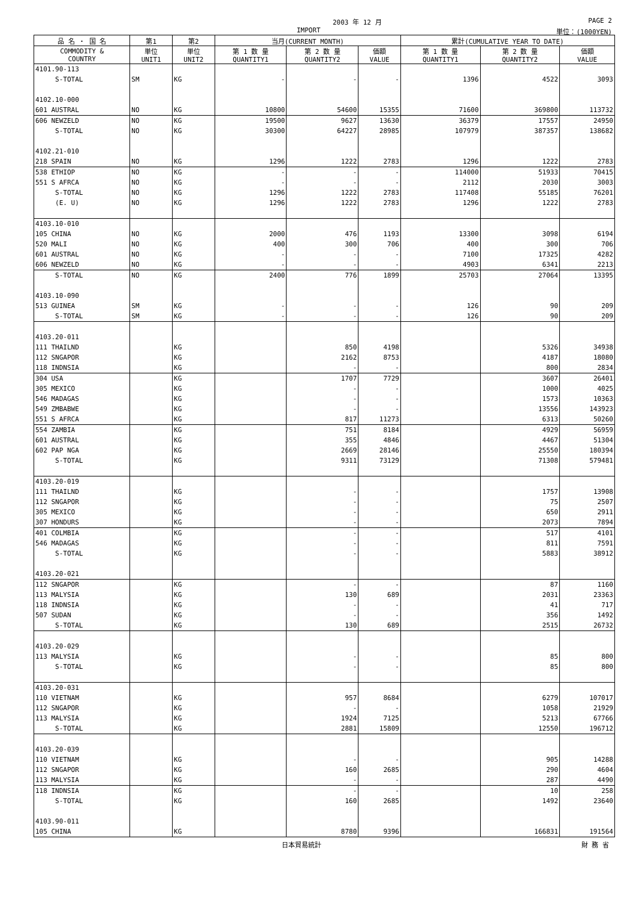2003 年 12 月 PAGE 2
IMPORT 単位：(1000YEN)
| 品 名 ・ 国 名 | 第1 | 第2 | 当月(CURRENT MONTH) | | | 累計(CUMULATIVE YEAR TO DATE) | | |
| --- | --- | --- | --- | --- | --- | --- | --- | --- |
| COMMODITY & COUNTRY | 単位 UNIT1 | 単位 UNIT2 | 第 1 数 量 QUANTITY1 | 第 2 数 量 QUANTITY2 | 価額 VALUE | 第 1 数 量 QUANTITY1 | 第 2 数 量 QUANTITY2 | 価額 VALUE |
| 4101.90-113 | | | | | | | | |
| S-TOTAL | SM | KG | - | - | - | 1396 | 4522 | 3093 |
| 4102.10-000 | | | | | | | | |
| 601 AUSTRAL | NO | KG | 10800 | 54600 | 15355 | 71600 | 369800 | 113732 |
| 606 NEWZELD | NO | KG | 19500 | 9627 | 13630 | 36379 | 17557 | 24950 |
| S-TOTAL | NO | KG | 30300 | 64227 | 28985 | 107979 | 387357 | 138682 |
| 4102.21-010 | | | | | | | | |
| 218 SPAIN | NO | KG | 1296 | 1222 | 2783 | 1296 | 1222 | 2783 |
| 538 ETHIOP | NO | KG | - | - | - | 114000 | 51933 | 70415 |
| 551 S AFRCA | NO | KG | - | - | - | 2112 | 2030 | 3003 |
| S-TOTAL | NO | KG | 1296 | 1222 | 2783 | 117408 | 55185 | 76201 |
| (E. U) | NO | KG | 1296 | 1222 | 2783 | 1296 | 1222 | 2783 |
| 4103.10-010 | | | | | | | | |
| 105 CHINA | NO | KG | 2000 | 476 | 1193 | 13300 | 3098 | 6194 |
| 520 MALI | NO | KG | 400 | 300 | 706 | 400 | 300 | 706 |
| 601 AUSTRAL | NO | KG | - | - | - | 7100 | 17325 | 4282 |
| 606 NEWZELD | NO | KG | - | - | - | 4903 | 6341 | 2213 |
| S-TOTAL | NO | KG | 2400 | 776 | 1899 | 25703 | 27064 | 13395 |
| 4103.10-090 | | | | | | | | |
| 513 GUINEA | SM | KG | - | - | - | 126 | 90 | 209 |
| S-TOTAL | SM | KG | - | - | - | 126 | 90 | 209 |
| 4103.20-011 | | | | | | | | |
| 111 THAILND | | KG | | 850 | 4198 | | 5326 | 34938 |
| 112 SNGAPOR | | KG | | 2162 | 8753 | | 4187 | 18080 |
| 118 INDNSIA | | KG | | - | - | | 800 | 2834 |
| 304 USA | | KG | | 1707 | 7729 | | 3607 | 26401 |
| 305 MEXICO | | KG | | - | - | | 1000 | 4025 |
| 546 MADAGAS | | KG | | - | - | | 1573 | 10363 |
| 549 ZMBABWE | | KG | | - | - | | 13556 | 143923 |
| 551 S AFRCA | | KG | | 817 | 11273 | | 6313 | 50260 |
| 554 ZAMBIA | | KG | | 751 | 8184 | | 4929 | 56959 |
| 601 AUSTRAL | | KG | | 355 | 4846 | | 4467 | 51304 |
| 602 PAP NGA | | KG | | 2669 | 28146 | | 25550 | 180394 |
| S-TOTAL | | KG | | 9311 | 73129 | | 71308 | 579481 |
| 4103.20-019 | | | | | | | | |
| 111 THAILND | | KG | | - | - | | 1757 | 13908 |
| 112 SNGAPOR | | KG | | - | - | | 75 | 2507 |
| 305 MEXICO | | KG | | - | - | | 650 | 2911 |
| 307 HONDURS | | KG | | - | - | | 2073 | 7894 |
| 401 COLMBIA | | KG | | - | - | | 517 | 4101 |
| 546 MADAGAS | | KG | | - | - | | 811 | 7591 |
| S-TOTAL | | KG | | - | - | | 5883 | 38912 |
| 4103.20-021 | | | | | | | | |
| 112 SNGAPOR | | KG | | - | - | | 87 | 1160 |
| 113 MALYSIA | | KG | | 130 | 689 | | 2031 | 23363 |
| 118 INDNSIA | | KG | | - | - | | 41 | 717 |
| 507 SUDAN | | KG | | - | - | | 356 | 1492 |
| S-TOTAL | | KG | | 130 | 689 | | 2515 | 26732 |
| 4103.20-029 | | | | | | | | |
| 113 MALYSIA | | KG | | - | - | | 85 | 800 |
| S-TOTAL | | KG | | - | - | | 85 | 800 |
| 4103.20-031 | | | | | | | | |
| 110 VIETNAM | | KG | | 957 | 8684 | | 6279 | 107017 |
| 112 SNGAPOR | | KG | | - | - | | 1058 | 21929 |
| 113 MALYSIA | | KG | | 1924 | 7125 | | 5213 | 67766 |
| S-TOTAL | | KG | | 2881 | 15809 | | 12550 | 196712 |
| 4103.20-039 | | | | | | | | |
| 110 VIETNAM | | KG | | - | - | | 905 | 14288 |
| 112 SNGAPOR | | KG | | 160 | 2685 | | 290 | 4604 |
| 113 MALYSIA | | KG | | - | - | | 287 | 4490 |
| 118 INDNSIA | | KG | | - | - | | 10 | 258 |
| S-TOTAL | | KG | | 160 | 2685 | | 1492 | 23640 |
| 4103.90-011 | | | | | | | | |
| 105 CHINA | | KG | | 8780 | 9396 | | 166831 | 191564 |
日本貿易統計 財 務 省